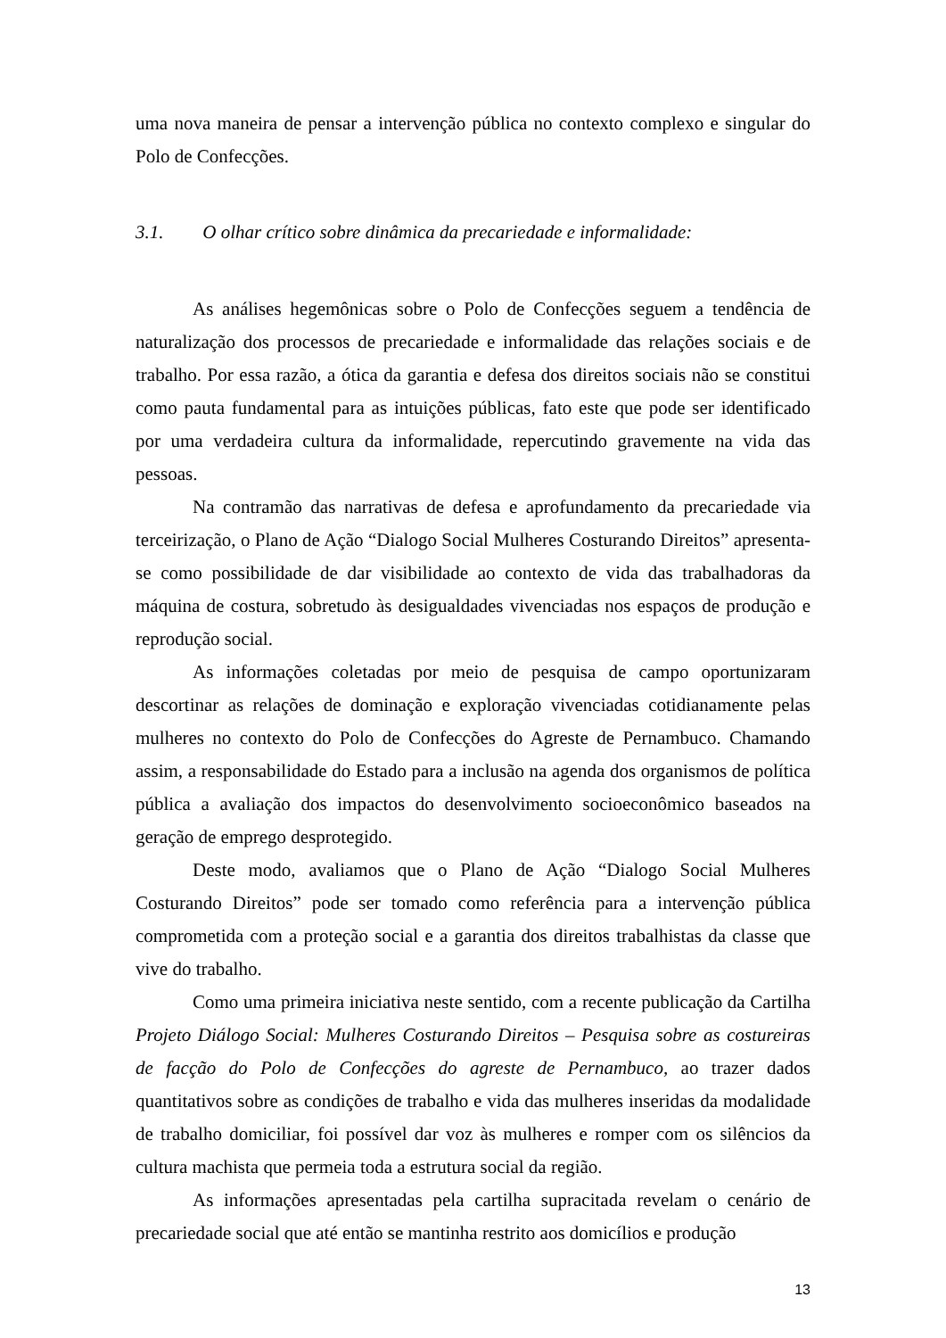uma nova maneira de pensar a intervenção pública no contexto complexo e singular do Polo de Confecções.
3.1. O olhar crítico sobre dinâmica da precariedade e informalidade:
As análises hegemônicas sobre o Polo de Confecções seguem a tendência de naturalização dos processos de precariedade e informalidade das relações sociais e de trabalho. Por essa razão, a ótica da garantia e defesa dos direitos sociais não se constitui como pauta fundamental para as intuições públicas, fato este que pode ser identificado por uma verdadeira cultura da informalidade, repercutindo gravemente na vida das pessoas.
Na contramão das narrativas de defesa e aprofundamento da precariedade via terceirização, o Plano de Ação “Dialogo Social Mulheres Costurando Direitos” apresenta-se como possibilidade de dar visibilidade ao contexto de vida das trabalhadoras da máquina de costura, sobretudo às desigualdades vivenciadas nos espaços de produção e reprodução social.
As informações coletadas por meio de pesquisa de campo oportunizaram descortinar as relações de dominação e exploração vivenciadas cotidianamente pelas mulheres no contexto do Polo de Confecções do Agreste de Pernambuco. Chamando assim, a responsabilidade do Estado para a inclusão na agenda dos organismos de política pública a avaliação dos impactos do desenvolvimento socioeconômico baseados na geração de emprego desprotegido.
Deste modo, avaliamos que o Plano de Ação “Dialogo Social Mulheres Costurando Direitos” pode ser tomado como referência para a intervenção pública comprometida com a proteção social e a garantia dos direitos trabalhistas da classe que vive do trabalho.
Como uma primeira iniciativa neste sentido, com a recente publicação da Cartilha Projeto Diálogo Social: Mulheres Costurando Direitos – Pesquisa sobre as costureiras de facção do Polo de Confecções do agreste de Pernambuco, ao trazer dados quantitativos sobre as condições de trabalho e vida das mulheres inseridas da modalidade de trabalho domiciliar, foi possível dar voz às mulheres e romper com os silêncios da cultura machista que permeia toda a estrutura social da região.
As informações apresentadas pela cartilha supracitada revelam o cenário de precariedade social que até então se mantinha restrito aos domicílios e produção
13